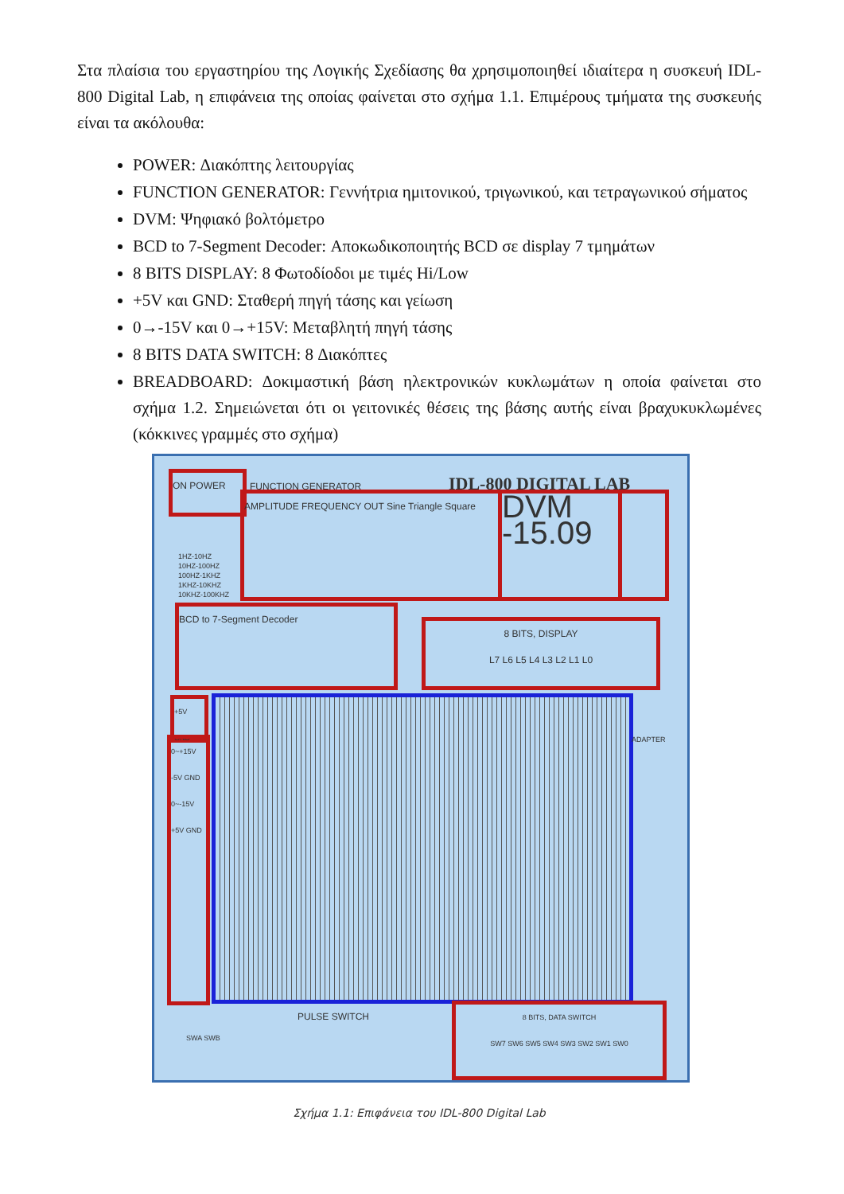Στα πλαίσια του εργαστηρίου της Λογικής Σχεδίασης θα χρησιμοποιηθεί ιδιαίτερα η συσκευή IDL-800 Digital Lab, η επιφάνεια της οποίας φαίνεται στο σχήμα 1.1. Επιμέρους τμήματα της συσκευής είναι τα ακόλουθα:
POWER: Διακόπτης λειτουργίας
FUNCTION GENERATOR: Γεννήτρια ημιτονικού, τριγωνικού, και τετραγωνικού σήματος
DVM: Ψηφιακό βολτόμετρο
BCD to 7-Segment Decoder: Αποκωδικοποιητής BCD σε display 7 τμημάτων
8 BITS DISPLAY: 8 Φωτοδίοδοι με τιμές Hi/Low
+5V και GND: Σταθερή πηγή τάσης και γείωση
0→-15V και 0→+15V: Μεταβλητή πηγή τάσης
8 BITS DATA SWITCH: 8 Διακόπτες
BREADBOARD: Δοκιμαστική βάση ηλεκτρονικών κυκλωμάτων η οποία φαίνεται στο σχήμα 1.2. Σημειώνεται ότι οι γειτονικές θέσεις της βάσης αυτής είναι βραχυκυκλωμένες (κόκκινες γραμμές στο σχήμα)
ON POWER FUNCTION GENERATOR IDL-800 DIGITAL LAB
AMPLITUDE FREQUENCY OUT Sine Triangle Square
DVM -15.09
1HZ-10HZ
10HZ-100HZ
100HZ-1KHZ
1KHZ-10KHZ
10KHZ-100KHZ
BCD to 7-Segment Decoder
8 BITS, DISPLAY
L7 L6 L5 L4 L3 L2 L1 L0
+5V GND
0~+15V -5V GND 0~-15V +5V GND
ADAPTER
PULSE SWITCH
SWA SWB
8 BITS, DATA SWITCH
SW7 SW6 SW5 SW4 SW3 SW2 SW1 SW0
Σχήμα 1.1: Επιφάνεια του IDL-800 Digital Lab